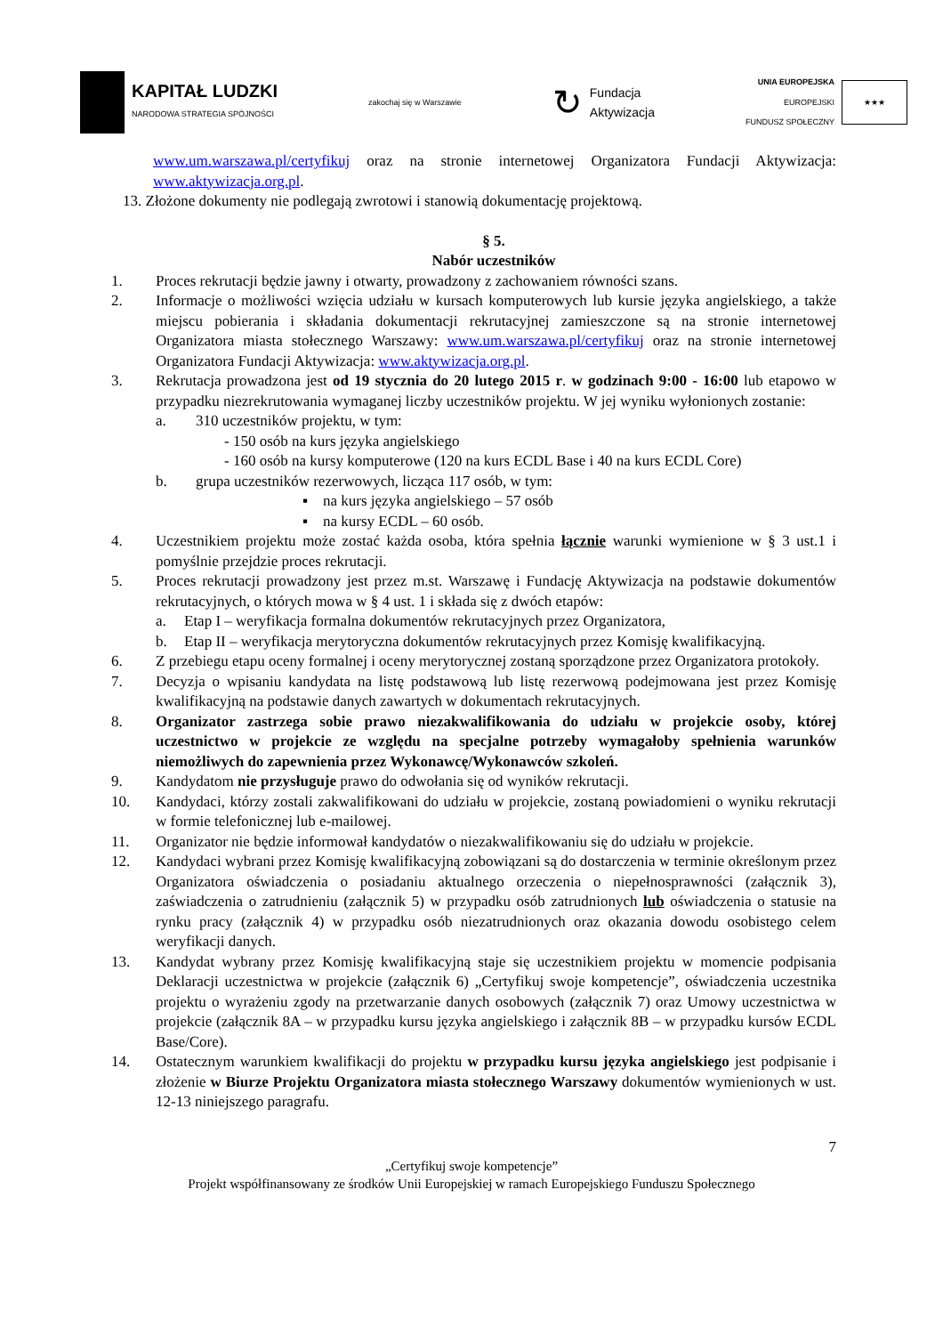KAPITAŁ LUDZKI
NARODOWA STRATEGIA SPÓJNOŚCI
zakochaj się w Warszawie
↻
Fundacja
Aktywizacja
UNIA EUROPEJSKA
EUROPEJSKI
FUNDUSZ SPOŁECZNY
★★★
www.um.warszawa.pl/certyfikuj oraz na stronie internetowej Organizatora Fundacji Aktywizacja: www.aktywizacja.org.pl.
13. Złożone dokumenty nie podlegają zwrotowi i stanowią dokumentację projektową.
§ 5.
Nabór uczestników
1. Proces rekrutacji będzie jawny i otwarty, prowadzony z zachowaniem równości szans.
2. Informacje o możliwości wzięcia udziału w kursach komputerowych lub kursie języka angielskiego, a także miejscu pobierania i składania dokumentacji rekrutacyjnej zamieszczone są na stronie internetowej Organizatora miasta stołecznego Warszawy: www.um.warszawa.pl/certyfikuj oraz na stronie internetowej Organizatora Fundacji Aktywizacja: www.aktywizacja.org.pl.
3. Rekrutacja prowadzona jest od 19 stycznia do 20 lutego 2015 r. w godzinach 9:00 - 16:00 lub etapowo w przypadku niezrekrutowania wymaganej liczby uczestników projektu. W jej wyniku wyłonionych zostanie:
a. 310 uczestników projektu, w tym:
- 150 osób na kurs języka angielskiego
- 160 osób na kursy komputerowe (120 na kurs ECDL Base i 40 na kurs ECDL Core)
b. grupa uczestników rezerwowych, licząca 117 osób, w tym:
▪ na kurs języka angielskiego – 57 osób
▪ na kursy ECDL – 60 osób.
4. Uczestnikiem projektu może zostać każda osoba, która spełnia łącznie warunki wymienione w § 3 ust.1 i pomyślnie przejdzie proces rekrutacji.
5. Proces rekrutacji prowadzony jest przez m.st. Warszawę i Fundację Aktywizacja na podstawie dokumentów rekrutacyjnych, o których mowa w § 4 ust. 1 i składa się z dwóch etapów:
a. Etap I – weryfikacja formalna dokumentów rekrutacyjnych przez Organizatora,
b. Etap II – weryfikacja merytoryczna dokumentów rekrutacyjnych przez Komisję kwalifikacyjną.
6. Z przebiegu etapu oceny formalnej i oceny merytorycznej zostaną sporządzone przez Organizatora protokoły.
7. Decyzja o wpisaniu kandydata na listę podstawową lub listę rezerwową podejmowana jest przez Komisję kwalifikacyjną na podstawie danych zawartych w dokumentach rekrutacyjnych.
8. Organizator zastrzega sobie prawo niezakwalifikowania do udziału w projekcie osoby, której uczestnictwo w projekcie ze względu na specjalne potrzeby wymagałoby spełnienia warunków niemożliwych do zapewnienia przez Wykonawcę/Wykonawców szkoleń.
9. Kandydatom nie przysługuje prawo do odwołania się od wyników rekrutacji.
10. Kandydaci, którzy zostali zakwalifikowani do udziału w projekcie, zostaną powiadomieni o wyniku rekrutacji w formie telefonicznej lub e-mailowej.
11. Organizator nie będzie informował kandydatów o niezakwalifikowaniu się do udziału w projekcie.
12. Kandydaci wybrani przez Komisję kwalifikacyjną zobowiązani są do dostarczenia w terminie określonym przez Organizatora oświadczenia o posiadaniu aktualnego orzeczenia o niepełnosprawności (załącznik 3), zaświadczenia o zatrudnieniu (załącznik 5) w przypadku osób zatrudnionych lub oświadczenia o statusie na rynku pracy (załącznik 4) w przypadku osób niezatrudnionych oraz okazania dowodu osobistego celem weryfikacji danych.
13. Kandydat wybrany przez Komisję kwalifikacyjną staje się uczestnikiem projektu w momencie podpisania Deklaracji uczestnictwa w projekcie (załącznik 6) „Certyfikuj swoje kompetencje”, oświadczenia uczestnika projektu o wyrażeniu zgody na przetwarzanie danych osobowych (załącznik 7) oraz Umowy uczestnictwa w projekcie (załącznik 8A – w przypadku kursu języka angielskiego i załącznik 8B – w przypadku kursów ECDL Base/Core).
14. Ostatecznym warunkiem kwalifikacji do projektu w przypadku kursu języka angielskiego jest podpisanie i złożenie w Biurze Projektu Organizatora miasta stołecznego Warszawy dokumentów wymienionych w ust. 12-13 niniejszego paragrafu.
7
„Certyfikuj swoje kompetencje”
Projekt współfinansowany ze środków Unii Europejskiej w ramach Europejskiego Funduszu Społecznego